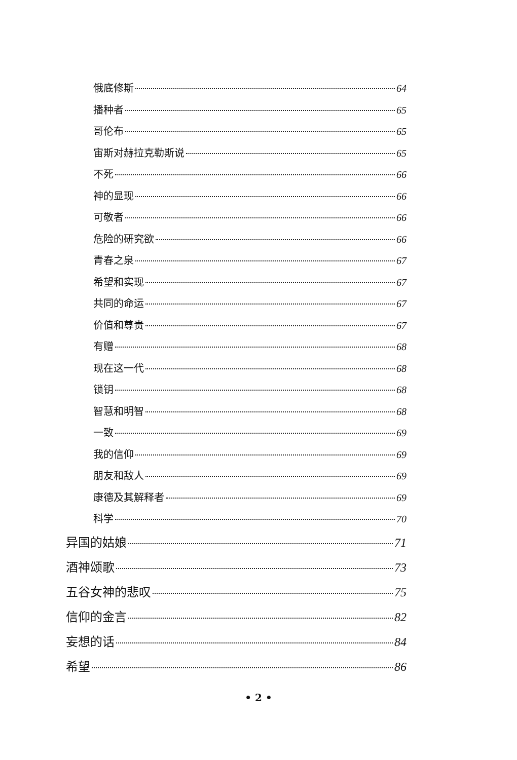俄底修斯 64
播种者 65
哥伦布 65
宙斯对赫拉克勒斯说 65
不死 66
神的显现 66
可敬者 66
危险的研究欲 66
青春之泉 67
希望和实现 67
共同的命运 67
价值和尊贵 67
有赠 68
现在这一代 68
锁钥 68
智慧和明智 68
一致 69
我的信仰 69
朋友和敌人 69
康德及其解释者 69
科学 70
异国的姑娘 71
酒神颂歌 73
五谷女神的悲叹 75
信仰的金言 82
妄想的话 84
希望 86
• 2 •